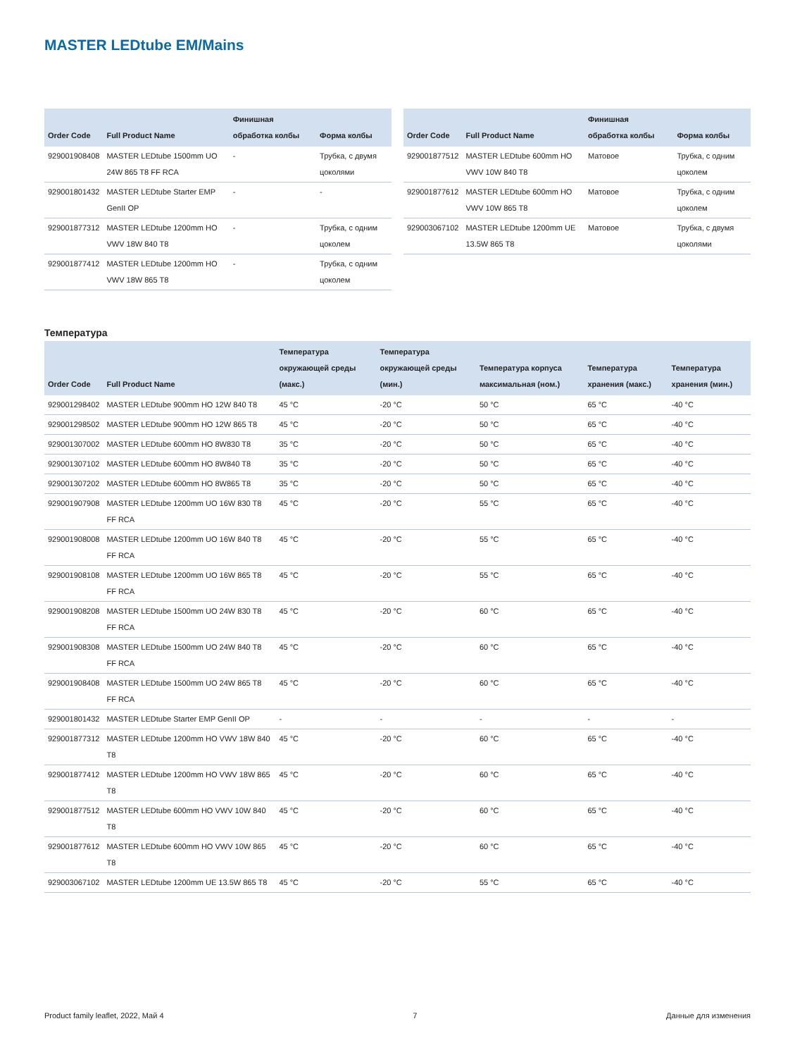MASTER LEDtube EM/Mains
| Order Code | Full Product Name | Финишная обработка колбы | Форма колбы |
| --- | --- | --- | --- |
| 929001908408 | MASTER LEDtube 1500mm UO 24W 865 T8 FF RCA | - | Трубка, с двумя цоколями |
| 929001801432 | MASTER LEDtube Starter EMP GenII OP | - | - |
| 929001877312 | MASTER LEDtube 1200mm HO VWV 18W 840 T8 | - | Трубка, с одним цоколем |
| 929001877412 | MASTER LEDtube 1200mm HO VWV 18W 865 T8 | - | Трубка, с одним цоколем |
| Order Code | Full Product Name | Финишная обработка колбы | Форма колбы |
| --- | --- | --- | --- |
| 929001877512 | MASTER LEDtube 600mm HO VWV 10W 840 T8 | Матовое | Трубка, с одним цоколем |
| 929001877612 | MASTER LEDtube 600mm HO VWV 10W 865 T8 | Матовое | Трубка, с одним цоколем |
| 929003067102 | MASTER LEDtube 1200mm UE 13.5W 865 T8 | Матовое | Трубка, с двумя цоколями |
Температура
| Order Code | Full Product Name | Температура окружающей среды (макс.) | Температура окружающей среды (мин.) | Температура корпуса максимальная (ном.) | Температура хранения (макс.) | Температура хранения (мин.) |
| --- | --- | --- | --- | --- | --- | --- |
| 929001298402 | MASTER LEDtube 900mm HO 12W 840 T8 | 45 °C | -20 °C | 50 °C | 65 °C | -40 °C |
| 929001298502 | MASTER LEDtube 900mm HO 12W 865 T8 | 45 °C | -20 °C | 50 °C | 65 °C | -40 °C |
| 929001307002 | MASTER LEDtube 600mm HO 8W830 T8 | 35 °C | -20 °C | 50 °C | 65 °C | -40 °C |
| 929001307102 | MASTER LEDtube 600mm HO 8W840 T8 | 35 °C | -20 °C | 50 °C | 65 °C | -40 °C |
| 929001307202 | MASTER LEDtube 600mm HO 8W865 T8 | 35 °C | -20 °C | 50 °C | 65 °C | -40 °C |
| 929001907908 | MASTER LEDtube 1200mm UO 16W 830 T8 FF RCA | 45 °C | -20 °C | 55 °C | 65 °C | -40 °C |
| 929001908008 | MASTER LEDtube 1200mm UO 16W 840 T8 FF RCA | 45 °C | -20 °C | 55 °C | 65 °C | -40 °C |
| 929001908108 | MASTER LEDtube 1200mm UO 16W 865 T8 FF RCA | 45 °C | -20 °C | 55 °C | 65 °C | -40 °C |
| 929001908208 | MASTER LEDtube 1500mm UO 24W 830 T8 FF RCA | 45 °C | -20 °C | 60 °C | 65 °C | -40 °C |
| 929001908308 | MASTER LEDtube 1500mm UO 24W 840 T8 FF RCA | 45 °C | -20 °C | 60 °C | 65 °C | -40 °C |
| 929001908408 | MASTER LEDtube 1500mm UO 24W 865 T8 FF RCA | 45 °C | -20 °C | 60 °C | 65 °C | -40 °C |
| 929001801432 | MASTER LEDtube Starter EMP GenII OP | - | - | - | - | - |
| 929001877312 | MASTER LEDtube 1200mm HO VWV 18W 840 T8 | 45 °C | -20 °C | 60 °C | 65 °C | -40 °C |
| 929001877412 | MASTER LEDtube 1200mm HO VWV 18W 865 T8 | 45 °C | -20 °C | 60 °C | 65 °C | -40 °C |
| 929001877512 | MASTER LEDtube 600mm HO VWV 10W 840 T8 | 45 °C | -20 °C | 60 °C | 65 °C | -40 °C |
| 929001877612 | MASTER LEDtube 600mm HO VWV 10W 865 T8 | 45 °C | -20 °C | 60 °C | 65 °C | -40 °C |
| 929003067102 | MASTER LEDtube 1200mm UE 13.5W 865 T8 | 45 °C | -20 °C | 55 °C | 65 °C | -40 °C |
Product family leaflet, 2022, Май 4 7 Данные для изменения